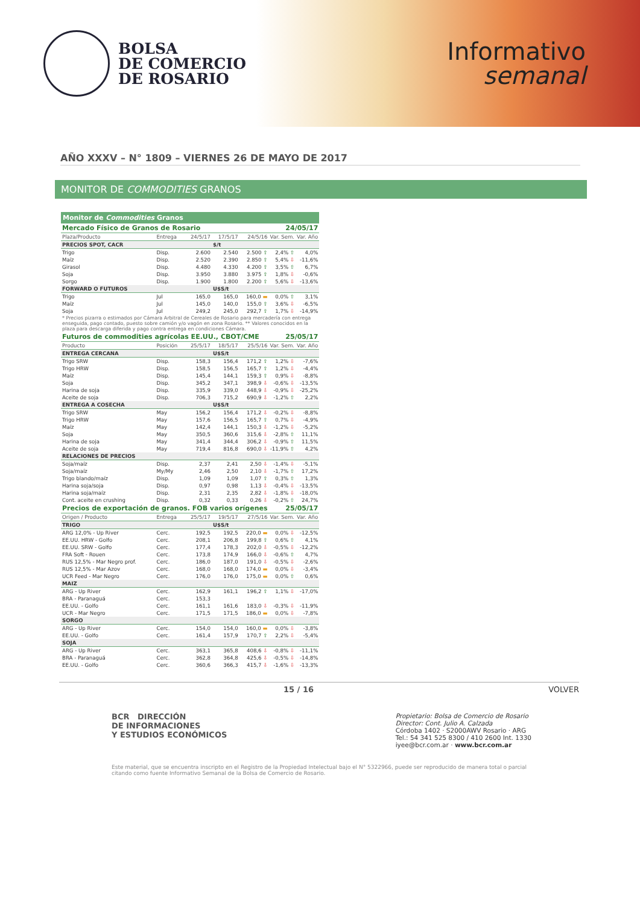BOLSA
DE COMERCIO
DE ROSARIO
Informativo
semanal
AÑO XXXV – N° 1809 – VIERNES 26 DE MAYO DE 2017
MONITOR DE COMMODITIES GRANOS
| Monitor de Commodities Granos | | | | | | |
| Mercado Físico de Granos de Rosario | | | | | 24/05/17 | |
| Plaza/Producto | Entrega | 24/5/17 | 17/5/17 | 24/5/16 | Var. Sem. | Var. Año |
| PRECIOS SPOT, CACR | | | $/t | | | |
| Trigo | Disp. | 2.600 | 2.540 | 2.500 ⇧ | 2,4% ⇧ | 4,0% |
| Maíz | Disp. | 2.520 | 2.390 | 2.850 ⇧ | 5,4% ⇩ | -11,6% |
| Girasol | Disp. | 4.480 | 4.330 | 4.200 ⇧ | 3,5% ⇧ | 6,7% |
| Soja | Disp. | 3.950 | 3.880 | 3.975 ⇧ | 1,8% ⇩ | -0,6% |
| Sorgo | Disp. | 1.900 | 1.800 | 2.200 ⇧ | 5,6% ⇩ | -13,6% |
| FORWARD O FUTUROS | | | U$S/t | | | |
| Trigo | Jul | 165,0 | 165,0 | 160,0 ▬ | 0,0% ⇧ | 3,1% |
| Maíz | Jul | 145,0 | 140,0 | 155,0 ⇧ | 3,6% ⇩ | -6,5% |
| Soja | Jul | 249,2 | 245,0 | 292,7 ⇧ | 1,7% ⇩ | -14,9% |
| * Precios pizarra o estimados por Cámara Arbitral de Cereales de Rosario para mercadería con entrega enseguida, pago contado, puesto sobre camión y/o vagón en zona Rosario. ** Valores conocidos en la plaza para descarga diferida y pago contra entrega en condiciones Cámara. | | | | | | |
| Futuros de commodities agrícolas EE.UU., CBOT/CME | | | | | 25/05/17 | |
| Producto | Posición | 25/5/17 | 18/5/17 | 25/5/16 | Var. Sem. | Var. Año |
| ENTREGA CERCANA | | | U$S/t | | | |
| Trigo SRW | Disp. | 158,3 | 156,4 | 171,2 ⇧ | 1,2% ⇩ | -7,6% |
| Trigo HRW | Disp. | 158,5 | 156,5 | 165,7 ⇧ | 1,2% ⇩ | -4,4% |
| Maíz | Disp. | 145,4 | 144,1 | 159,3 ⇧ | 0,9% ⇩ | -8,8% |
| Soja | Disp. | 345,2 | 347,1 | 398,9 ⇩ | -0,6% ⇩ | -13,5% |
| Harina de soja | Disp. | 335,9 | 339,0 | 448,9 ⇩ | -0,9% ⇩ | -25,2% |
| Aceite de soja | Disp. | 706,3 | 715,2 | 690,9 ⇩ | -1,2% ⇧ | 2,2% |
| ENTREGA A COSECHA | | | U$S/t | | | |
| Trigo SRW | May | 156,2 | 156,4 | 171,2 ⇩ | -0,2% ⇩ | -8,8% |
| Trigo HRW | May | 157,6 | 156,5 | 165,7 ⇧ | 0,7% ⇩ | -4,9% |
| Maíz | May | 142,4 | 144,1 | 150,3 ⇩ | -1,2% ⇩ | -5,2% |
| Soja | May | 350,5 | 360,6 | 315,6 ⇩ | -2,8% ⇧ | 11,1% |
| Harina de soja | May | 341,4 | 344,4 | 306,2 ⇩ | -0,9% ⇧ | 11,5% |
| Aceite de soja | May | 719,4 | 816,8 | 690,0 ⇩ | -11,9% ⇧ | 4,2% |
| RELACIONES DE PRECIOS | | | | | | |
| Soja/maíz | Disp. | 2,37 | 2,41 | 2,50 ⇩ | -1,4% ⇩ | -5,1% |
| Soja/maíz | My/My | 2,46 | 2,50 | 2,10 ⇩ | -1,7% ⇧ | 17,2% |
| Trigo blando/maíz | Disp. | 1,09 | 1,09 | 1,07 ⇧ | 0,3% ⇧ | 1,3% |
| Harina soja/soja | Disp. | 0,97 | 0,98 | 1,13 ⇩ | -0,4% ⇩ | -13,5% |
| Harina soja/maíz | Disp. | 2,31 | 2,35 | 2,82 ⇩ | -1,8% ⇩ | -18,0% |
| Cont. aceite en crushing | Disp. | 0,32 | 0,33 | 0,26 ⇩ | -0,2% ⇧ | 24,7% |
| Precios de exportación de granos. FOB varios orígenes | | | | | 25/05/17 | |
| Origen / Producto | Entrega | 25/5/17 | 19/5/17 | 27/5/16 | Var. Sem. | Var. Año |
| TRIGO | | | U$S/t | | | |
| ARG 12,0% - Up River | Cerc. | 192,5 | 192,5 | 220,0 ▬ | 0,0% ⇩ | -12,5% |
| EE.UU. HRW - Golfo | Cerc. | 208,1 | 206,8 | 199,8 ⇧ | 0,6% ⇧ | 4,1% |
| EE.UU. SRW - Golfo | Cerc. | 177,4 | 178,3 | 202,0 ⇩ | -0,5% ⇩ | -12,2% |
| FRA Soft - Rouen | Cerc. | 173,8 | 174,9 | 166,0 ⇩ | -0,6% ⇧ | 4,7% |
| RUS 12,5% - Mar Negro prof. | Cerc. | 186,0 | 187,0 | 191,0 ⇩ | -0,5% ⇩ | -2,6% |
| RUS 12,5% - Mar Azov | Cerc. | 168,0 | 168,0 | 174,0 ▬ | 0,0% ⇩ | -3,4% |
| UCR Feed - Mar Negro | Cerc. | 176,0 | 176,0 | 175,0 ▬ | 0,0% ⇧ | 0,6% |
| MAIZ | | | | | | |
| ARG - Up River | Cerc. | 162,9 | 161,1 | 196,2 ⇧ | 1,1% ⇩ | -17,0% |
| BRA - Paranaguá | Cerc. | 153,3 | | | | |
| EE.UU. - Golfo | Cerc. | 161,1 | 161,6 | 183,0 ⇩ | -0,3% ⇩ | -11,9% |
| UCR - Mar Negro | Cerc. | 171,5 | 171,5 | 186,0 ▬ | 0,0% ⇩ | -7,8% |
| SORGO | | | | | | |
| ARG - Up River | Cerc. | 154,0 | 154,0 | 160,0 ▬ | 0,0% ⇩ | -3,8% |
| EE.UU. - Golfo | Cerc. | 161,4 | 157,9 | 170,7 ⇧ | 2,2% ⇩ | -5,4% |
| SOJA | | | | | | |
| ARG - Up River | Cerc. | 363,1 | 365,8 | 408,6 ⇩ | -0,8% ⇩ | -11,1% |
| BRA - Paranaguá | Cerc. | 362,8 | 364,8 | 425,6 ⇩ | -0,5% ⇩ | -14,8% |
| EE.UU. - Golfo | Cerc. | 360,6 | 366,3 | 415,7 ⇩ | -1,6% ⇩ | -13,3% |
15 / 16 VOLVER
BCR DIRECCIÓN
DE INFORMACIONES
Y ESTUDIOS ECONÓMICOS
Propietario: Bolsa de Comercio de Rosario
Director: Cont. Julio A. Calzada
Córdoba 1402 · S2000AWV Rosario · ARG
Tel.: 54 341 525 8300 / 410 2600 Int. 1330
iyee@bcr.com.ar · www.bcr.com.ar
Este material, que se encuentra inscripto en el Registro de la Propiedad Intelectual bajo el N° 5322966, puede ser reproducido de manera total o parcial citando como fuente Informativo Semanal de la Bolsa de Comercio de Rosario.